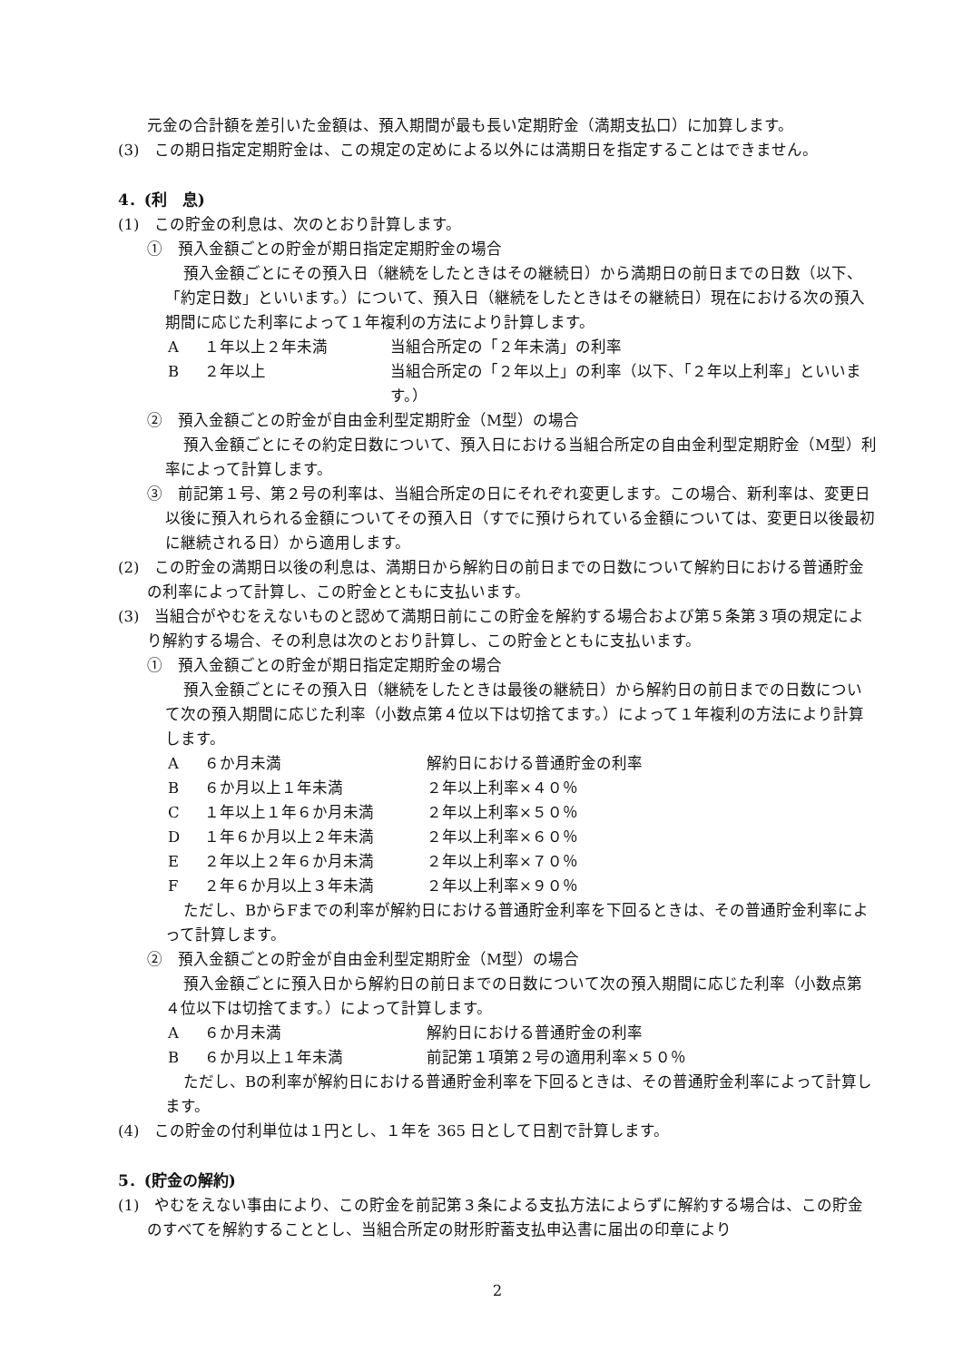元金の合計額を差引いた金額は、預入期間が最も長い定期貯金（満期支払口）に加算します。
(3)　この期日指定定期貯金は、この規定の定めによる以外には満期日を指定することはできません。
4．(利　息)
(1)　この貯金の利息は、次のとおり計算します。
①　預入金額ごとの貯金が期日指定定期貯金の場合
預入金額ごとにその預入日（継続をしたときはその継続日）から満期日の前日までの日数（以下、「約定日数」といいます。）について、預入日（継続をしたときはその継続日）現在における次の預入期間に応じた利率によって１年複利の方法により計算します。
A １年以上２年未満 当組合所定の「２年未満」の利率
B ２年以上 当組合所定の「２年以上」の利率（以下、「２年以上利率」といいます。）
②　預入金額ごとの貯金が自由金利型定期貯金（M型）の場合
預入金額ごとにその約定日数について、預入日における当組合所定の自由金利型定期貯金（M型）利率によって計算します。
③　前記第１号、第２号の利率は、当組合所定の日にそれぞれ変更します。この場合、新利率は、変更日以後に預入れられる金額についてその預入日（すでに預けられている金額については、変更日以後最初に継続される日）から適用します。
(2)　この貯金の満期日以後の利息は、満期日から解約日の前日までの日数について解約日における普通貯金の利率によって計算し、この貯金とともに支払います。
(3)　当組合がやむをえないものと認めて満期日前にこの貯金を解約する場合および第５条第３項の規定により解約する場合、その利息は次のとおり計算し、この貯金とともに支払います。
①　預入金額ごとの貯金が期日指定定期貯金の場合
預入金額ごとにその預入日（継続をしたときは最後の継続日）から解約日の前日までの日数について次の預入期間に応じた利率（小数点第４位以下は切捨てます。）によって１年複利の方法により計算します。
A ６か月未満 解約日における普通貯金の利率
B ６か月以上１年未満 ２年以上利率×４０％
C １年以上１年６か月未満 ２年以上利率×５０％
D １年６か月以上２年未満 ２年以上利率×６０％
E ２年以上２年６か月未満 ２年以上利率×７０％
F ２年６か月以上３年未満 ２年以上利率×９０％
ただし、BからFまでの利率が解約日における普通貯金利率を下回るときは、その普通貯金利率によって計算します。
②　預入金額ごとの貯金が自由金利型定期貯金（M型）の場合
預入金額ごとに預入日から解約日の前日までの日数について次の預入期間に応じた利率（小数点第４位以下は切捨てます。）によって計算します。
A ６か月未満 解約日における普通貯金の利率
B ６か月以上１年未満 前記第１項第２号の適用利率×５０％
ただし、Bの利率が解約日における普通貯金利率を下回るときは、その普通貯金利率によって計算します。
(4)　この貯金の付利単位は１円とし、１年を 365 日として日割で計算します。
5．(貯金の解約)
(1)　やむをえない事由により、この貯金を前記第３条による支払方法によらずに解約する場合は、この貯金のすべてを解約することとし、当組合所定の財形貯蓄支払申込書に届出の印章により
2